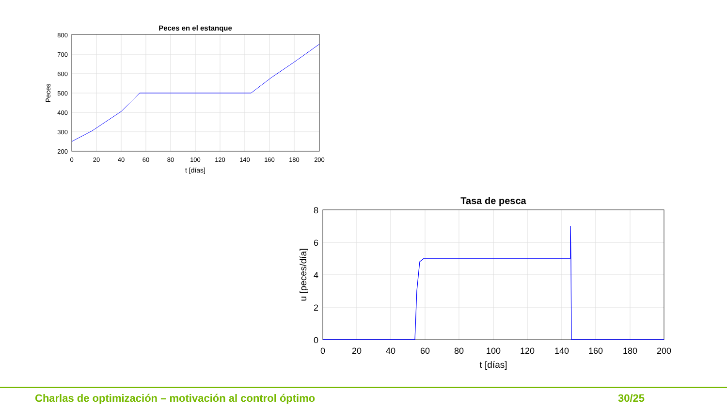Peces en el estanque
800
700
600
500
400
300
200
0
20
40
60
80
100
120
140
160
180
200
t [días]
Peces
Tasa de pesca
8
6
4
2
0
0
20
40
60
80
100
120
140
160
180
200
t [días]
u [peces/día]
Charlas de optimización – motivación al control óptimo 30/25